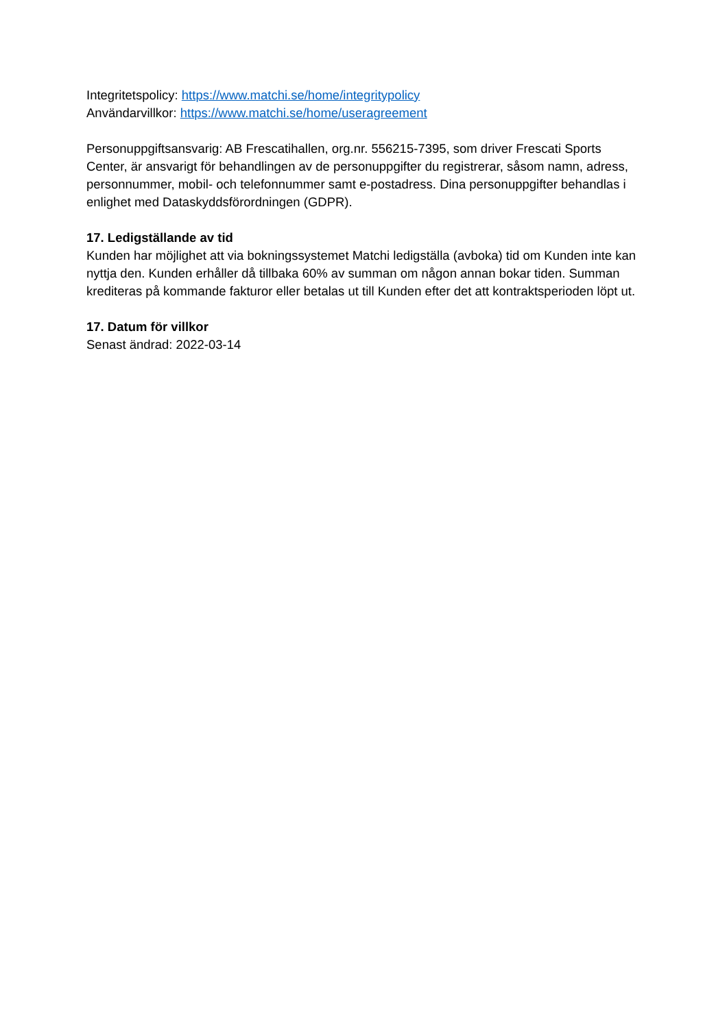Integritetspolicy: https://www.matchi.se/home/integritypolicy
Användarvillkor: https://www.matchi.se/home/useragreement
Personuppgiftsansvarig: AB Frescatihallen, org.nr. 556215-7395, som driver Frescati Sports Center, är ansvarigt för behandlingen av de personuppgifter du registrerar, såsom namn, adress, personnummer, mobil- och telefonnummer samt e-postadress. Dina personuppgifter behandlas i enlighet med Dataskyddsförordningen (GDPR).
17. Ledigställande av tid
Kunden har möjlighet att via bokningssystemet Matchi ledigställa (avboka) tid om Kunden inte kan nyttja den. Kunden erhåller då tillbaka 60% av summan om någon annan bokar tiden. Summan krediteras på kommande fakturor eller betalas ut till Kunden efter det att kontraktsperioden löpt ut.
17. Datum för villkor
Senast ändrad: 2022-03-14